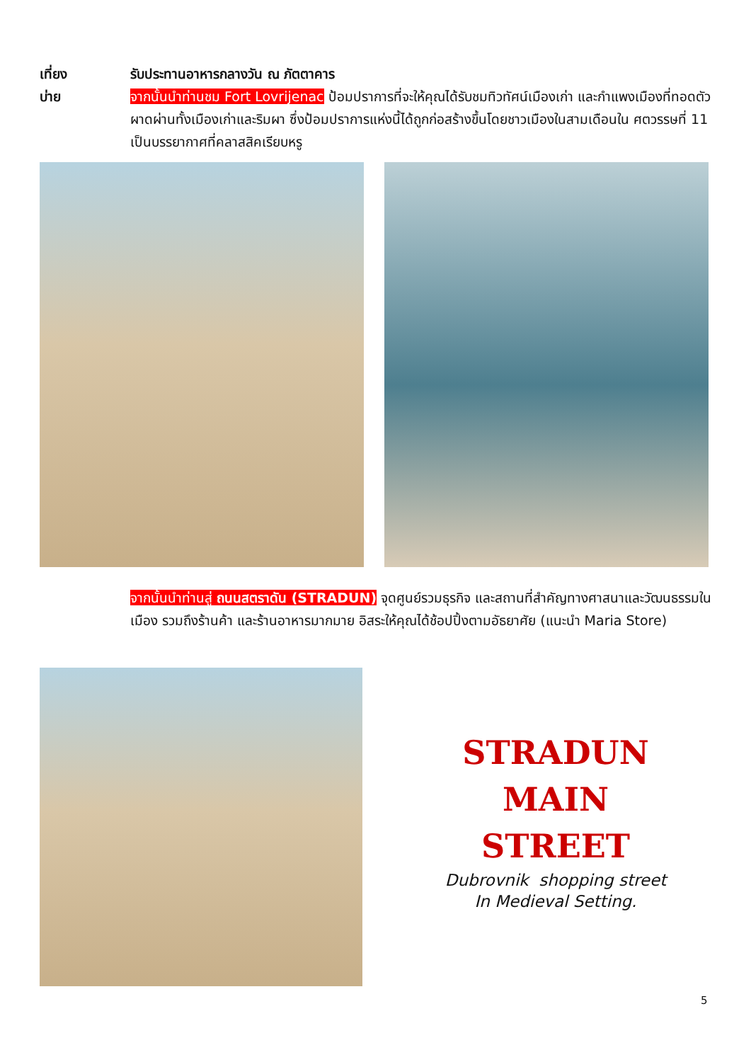เที่ยง
บ่าย
รับประทานอาหารกลางวัน ณ ภัตตาคาร
จากนั้นนำท่านชม Fort Lovrijenac ป้อมปราการที่จะให้คุณได้รับชมทิวทัศน์เมืองเก่า และกำแพงเมืองที่ทอดตัวผาดผ่านทั้งเมืองเก่าและริมผา ซึ่งป้อมปราการแห่งนี้ได้ถูกก่อสร้างขึ้นโดยชาวเมืองในสามเดือนใน ศตวรรษที่ 11 เป็นบรรยากาศที่คลาสสิคเรียบหรู
จากนั้นนำท่านสู่ ถนนสตราดัน (STRADUN) จุดศูนย์รวมธุรกิจ และสถานที่สำคัญทางศาสนาและวัฒนธรรมในเมือง รวมถึงร้านค้า และร้านอาหารมากมาย อิสระให้คุณได้ช้อปปิ้งตามอัธยาศัย (แนะนำ Maria Store)
STRADUN
MAIN
STREET
Dubrovnik shopping street
In Medieval Setting.
5